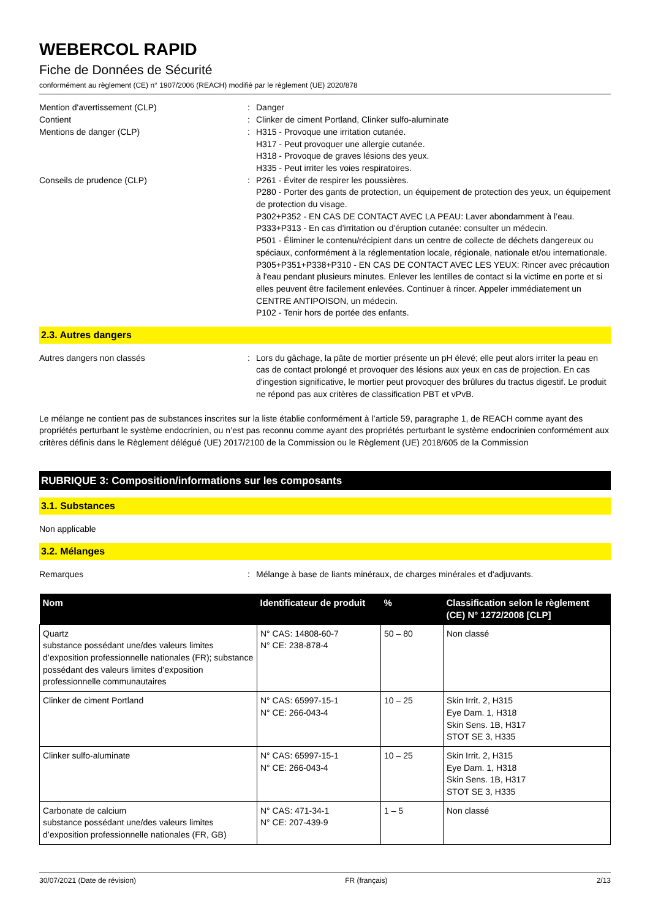WEBERCOL RAPID
Fiche de Données de Sécurité
conformément au règlement (CE) n° 1907/2006 (REACH) modifié par le règlement (UE) 2020/878
Mention d'avertissement (CLP) : Danger
Contient : Clinker de ciment Portland, Clinker sulfo-aluminate
Mentions de danger (CLP) : H315 - Provoque une irritation cutanée.
H317 - Peut provoquer une allergie cutanée.
H318 - Provoque de graves lésions des yeux.
H335 - Peut irriter les voies respiratoires.
Conseils de prudence (CLP) : P261 - Éviter de respirer les poussières.
P280 - Porter des gants de protection, un équipement de protection des yeux, un équipement de protection du visage.
P302+P352 - EN CAS DE CONTACT AVEC LA PEAU: Laver abondamment à l’eau.
P333+P313 - En cas d’irritation ou d'éruption cutanée: consulter un médecin.
P501 - Éliminer le contenu/récipient dans un centre de collecte de déchets dangereux ou spéciaux, conformément à la réglementation locale, régionale, nationale et/ou internationale.
P305+P351+P338+P310 - EN CAS DE CONTACT AVEC LES YEUX: Rincer avec précaution à l'eau pendant plusieurs minutes. Enlever les lentilles de contact si la victime en porte et si elles peuvent être facilement enlevées. Continuer à rincer. Appeler immédiatement un CENTRE ANTIPOISON, un médecin.
P102 - Tenir hors de portée des enfants.
2.3. Autres dangers
Autres dangers non classés : Lors du gâchage, la pâte de mortier présente un pH élevé; elle peut alors irriter la peau en cas de contact prolongé et provoquer des lésions aux yeux en cas de projection. En cas d'ingestion significative, le mortier peut provoquer des brûlures du tractus digestif. Le produit ne répond pas aux critères de classification PBT et vPvB.
Le mélange ne contient pas de substances inscrites sur la liste établie conformément à l’article 59, paragraphe 1, de REACH comme ayant des propriétés perturbant le système endocrinien, ou n’est pas reconnu comme ayant des propriétés perturbant le système endocrinien conformément aux critères définis dans le Règlement délégué (UE) 2017/2100 de la Commission ou le Règlement (UE) 2018/605 de la Commission
RUBRIQUE 3: Composition/informations sur les composants
3.1. Substances
Non applicable
3.2. Mélanges
Remarques : Mélange à base de liants minéraux, de charges minérales et d'adjuvants.
| Nom | Identificateur de produit | % | Classification selon le règlement (CE) N° 1272/2008 [CLP] |
| --- | --- | --- | --- |
| Quartz substance possédant une/des valeurs limites d’exposition professionnelle nationales (FR); substance possédant des valeurs limites d’exposition professionnelle communautaires | N° CAS: 14808-60-7 N° CE: 238-878-4 | 50 – 80 | Non classé |
| Clinker de ciment Portland | N° CAS: 65997-15-1 N° CE: 266-043-4 | 10 – 25 | Skin Irrit. 2, H315 Eye Dam. 1, H318 Skin Sens. 1B, H317 STOT SE 3, H335 |
| Clinker sulfo-aluminate | N° CAS: 65997-15-1 N° CE: 266-043-4 | 10 – 25 | Skin Irrit. 2, H315 Eye Dam. 1, H318 Skin Sens. 1B, H317 STOT SE 3, H335 |
| Carbonate de calcium substance possédant une/des valeurs limites d’exposition professionnelle nationales (FR, GB) | N° CAS: 471-34-1 N° CE: 207-439-9 | 1 – 5 | Non classé |
30/07/2021 (Date de révision) FR (français) 2/13